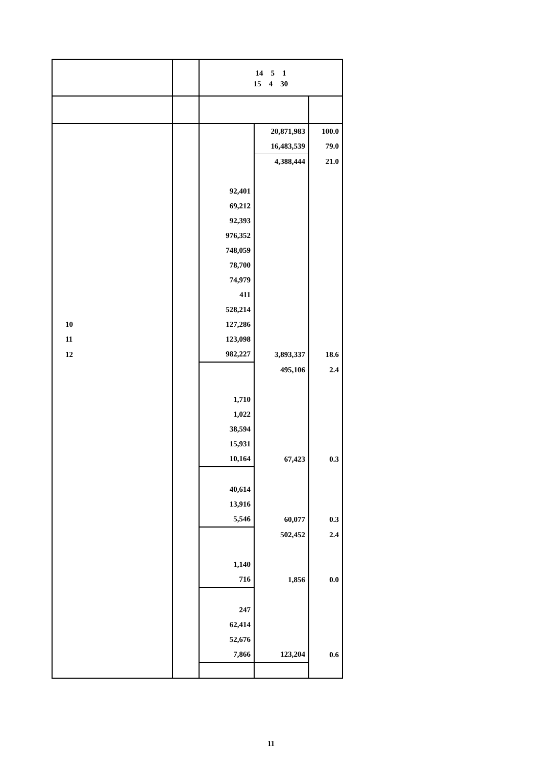| | | 14 5 1 15 4 30 | | |
| --- | --- | --- | --- | --- |
| | | | 20,871,983 | 100.0 |
| | | | 16,483,539 | 79.0 |
| | | | 4,388,444 | 21.0 |
| | | 92,401 | | |
| | | 69,212 | | |
| | | 92,393 | | |
| | | 976,352 | | |
| | | 748,059 | | |
| | | 78,700 | | |
| | | 74,979 | | |
| | | 411 | | |
| | | 528,214 | | |
| 10 | | 127,286 | | |
| 11 | | 123,098 | | |
| 12 | | 982,227 | 3,893,337 | 18.6 |
| | | | 495,106 | 2.4 |
| | | 1,710 | | |
| | | 1,022 | | |
| | | 38,594 | | |
| | | 15,931 | | |
| | | 10,164 | 67,423 | 0.3 |
| | | 40,614 | | |
| | | 13,916 | | |
| | | 5,546 | 60,077 | 0.3 |
| | | | 502,452 | 2.4 |
| | | 1,140 | | |
| | | 716 | 1,856 | 0.0 |
| | | 247 | | |
| | | 62,414 | | |
| | | 52,676 | | |
| | | 7,866 | 123,204 | 0.6 |
11